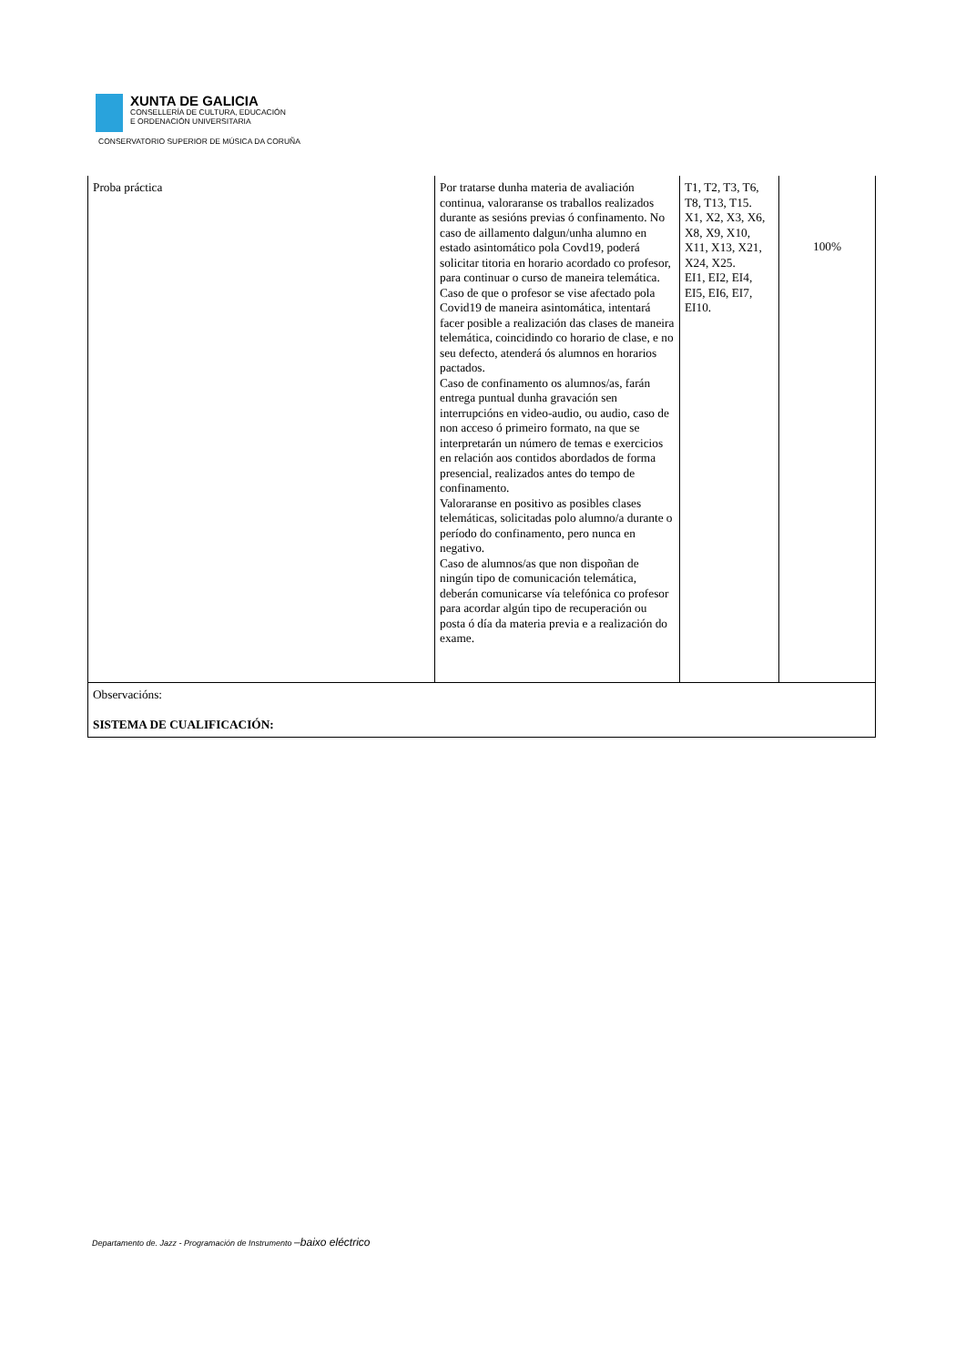XUNTA DE GALICIA
CONSELLERÍA DE CULTURA, EDUCACIÓN
E ORDENACIÓN UNIVERSITARIA
CONSERVATORIO SUPERIOR DE MÚSICA DA CORUÑA
| Proba práctica | Por tratarse dunha materia de avaliación continua, valoraranse os traballos realizados durante as sesións previas ó confinamento. No caso de aillamento dalgun/unha alumno en estado asintomático pola Covd19, poderá solicitar titoria en horario acordado co profesor, para continuar o curso de maneira telemática. Caso de que o profesor se vise afectado pola Covid19 de maneira asintomática, intentará facer posible a realización das clases de maneira telemática, coincidindo co horario de clase, e no seu defecto, atenderá ós alumnos en horarios pactados. Caso de confinamento os alumnos/as, farán entrega puntual dunha gravación sen interrupcións en video-audio, ou audio, caso de non acceso ó primeiro formato, na que se interpretarán un número de temas e exercicios en relación aos contidos abordados de forma presencial, realizados antes do tempo de confinamento. Valoraranse en positivo as posibles clases telemáticas, solicitadas polo alumno/a durante o período do confinamento, pero nunca en negativo. Caso de alumnos/as que non dispoñan de ningún tipo de comunicación telemática, deberán comunicarse vía telefónica co profesor para acordar algún tipo de recuperación ou posta ó día da materia previa e a realización do exame. | T1, T2, T3, T6, T8, T13, T15. X1, X2, X3, X6, X8, X9, X10, X11, X13, X21, X24, X25. EI1, EI2, EI4, EI5, EI6, EI7, EI10. | 100% |
| Observacións: SISTEMA DE CUALIFICACIÓN: | | | |
Departamento de. Jazz - Programación de Instrumento –baixo eléctrico